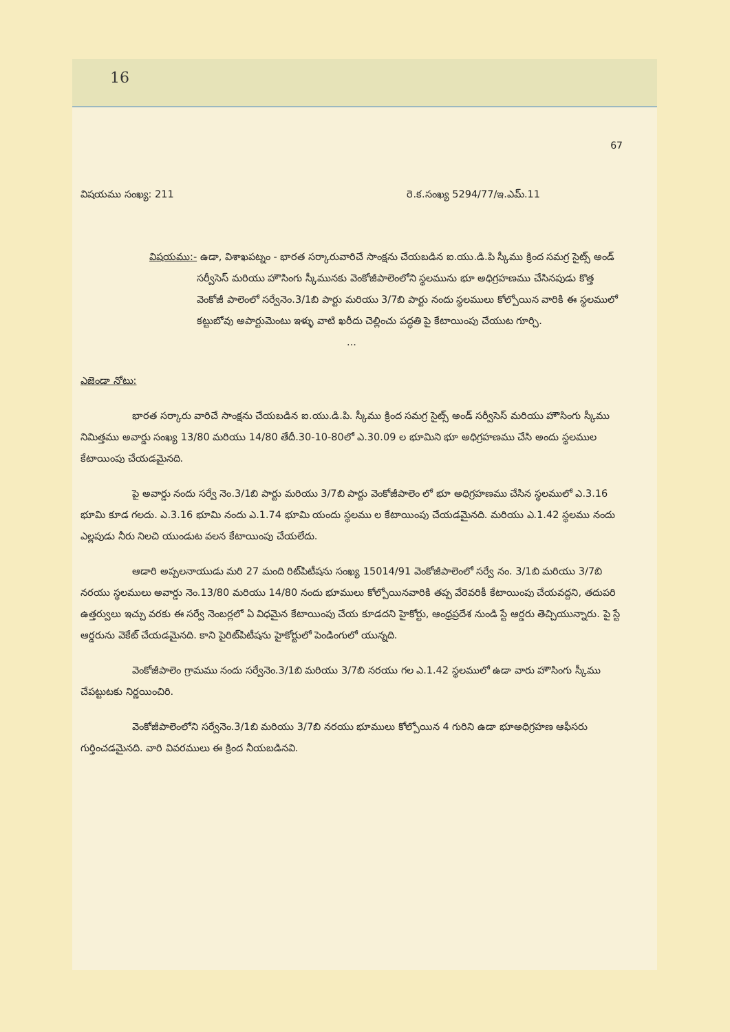16
67
విషయము సంఖ్య: 211 రె.క.సంఖ్య 5294/77/ఇ.ఎమ్.11
విషయము:- ఉడా, విశాఖపట్నం - భారత సర్కారువారిచే సాంక్షను చేయబడిన ఐ.యు.డి.పి స్కీము క్రింద సమగ్ర సైట్స్ అండ్ సర్వీసెస్ మరియు హౌసింగు స్కీమునకు వెంకోజీపాలెంలోని స్థలమును భూ అధిగ్రహణము చేసినపుడు కొత్త వెంకోజీ పాలెంలో సర్వేనెం.3/1బి పార్టు మరియు 3/7బి పార్టు నందు స్థలములు కోల్పోయిన వారికి ఈ స్థలములో కట్టుబోవు అపార్టుమెంటు ఇళ్ళు వాటి ఖరీదు చెల్లించు పద్ధతి పై కేటాయింపు చేయుట గూర్చి.
...
ఎజెండా నోటు:
భారత సర్కారు వారిచే సాంక్షను చేయబడిన ఐ.యు.డి.పి. స్కీము క్రింద సమగ్ర సైట్స్ అండ్ సర్వీసెస్ మరియు హౌసింగు స్కీము నిమిత్తము అవార్డు సంఖ్య 13/80 మరియు 14/80 తేదీ.30-10-80లో ఎ.30.09 ల భూమిని భూ అధిగ్రహణము చేసి అందు స్థలముల కేటాయింపు చేయడమైనది.
పై అవార్డు నందు సర్వే నెం.3/1బి పార్టు మరియు 3/7బి పార్టు వెంకోజీపాలెం లో భూ అధిగ్రహణము చేసిన స్థలములో ఎ.3.16 భూమి కూడ గలదు. ఎ.3.16 భూమి నందు ఎ.1.74 భూమి యందు స్థలము ల కేటాయింపు చేయడమైనది. మరియు ఎ.1.42 స్థలము నందు ఎల్లపుడు నీరు నిలచి యుండుట వలన కేటాయింపు చేయలేదు.
ఆడారి అప్పలనాయుడు మరి 27 మంది రిట్‌పిటీషను సంఖ్య 15014/91 వెంకోజీపాలెంలో సర్వే నం. 3/1బి మరియు 3/7బి నరయు స్థలములు అవార్డు నెం.13/80 మరియు 14/80 నందు భూములు కోల్పోయినవారికి తప్ప వేరెవరికీ కేటాయింపు చేయవద్దని, తదుపరి ఉత్తర్వులు ఇచ్చు వరకు ఈ సర్వే నెంబర్లలో ఏ విధమైన కేటాయింపు చేయ కూడదని హైకోర్టు, ఆంధ్రప్రదేశ నుండి స్టే ఆర్డరు తెచ్చియున్నారు. పై స్టే ఆర్డరును వెకేట్ చేయడమైనది. కాని పైరిట్‌పిటీషను హైకోర్టులో పెండింగులో యున్నది.
వెంకోజీపాలెం గ్రామము నందు సర్వేనెం.3/1బి మరియు 3/7బి నరయు గల ఎ.1.42 స్థలములో ఉడా వారు హౌసింగు స్కీము చేపట్టుటకు నిర్ణయించిరి.
వెంకోజీపాలెంలోని సర్వేనెం.3/1బి మరియు 3/7బి నరయు భూములు కోల్పోయిన 4 గురిని ఉడా భూఅధిగ్రహణ ఆఫీసరు గుర్తించడమైనది. వారి వివరములు ఈ క్రింద నీయబడినవి.